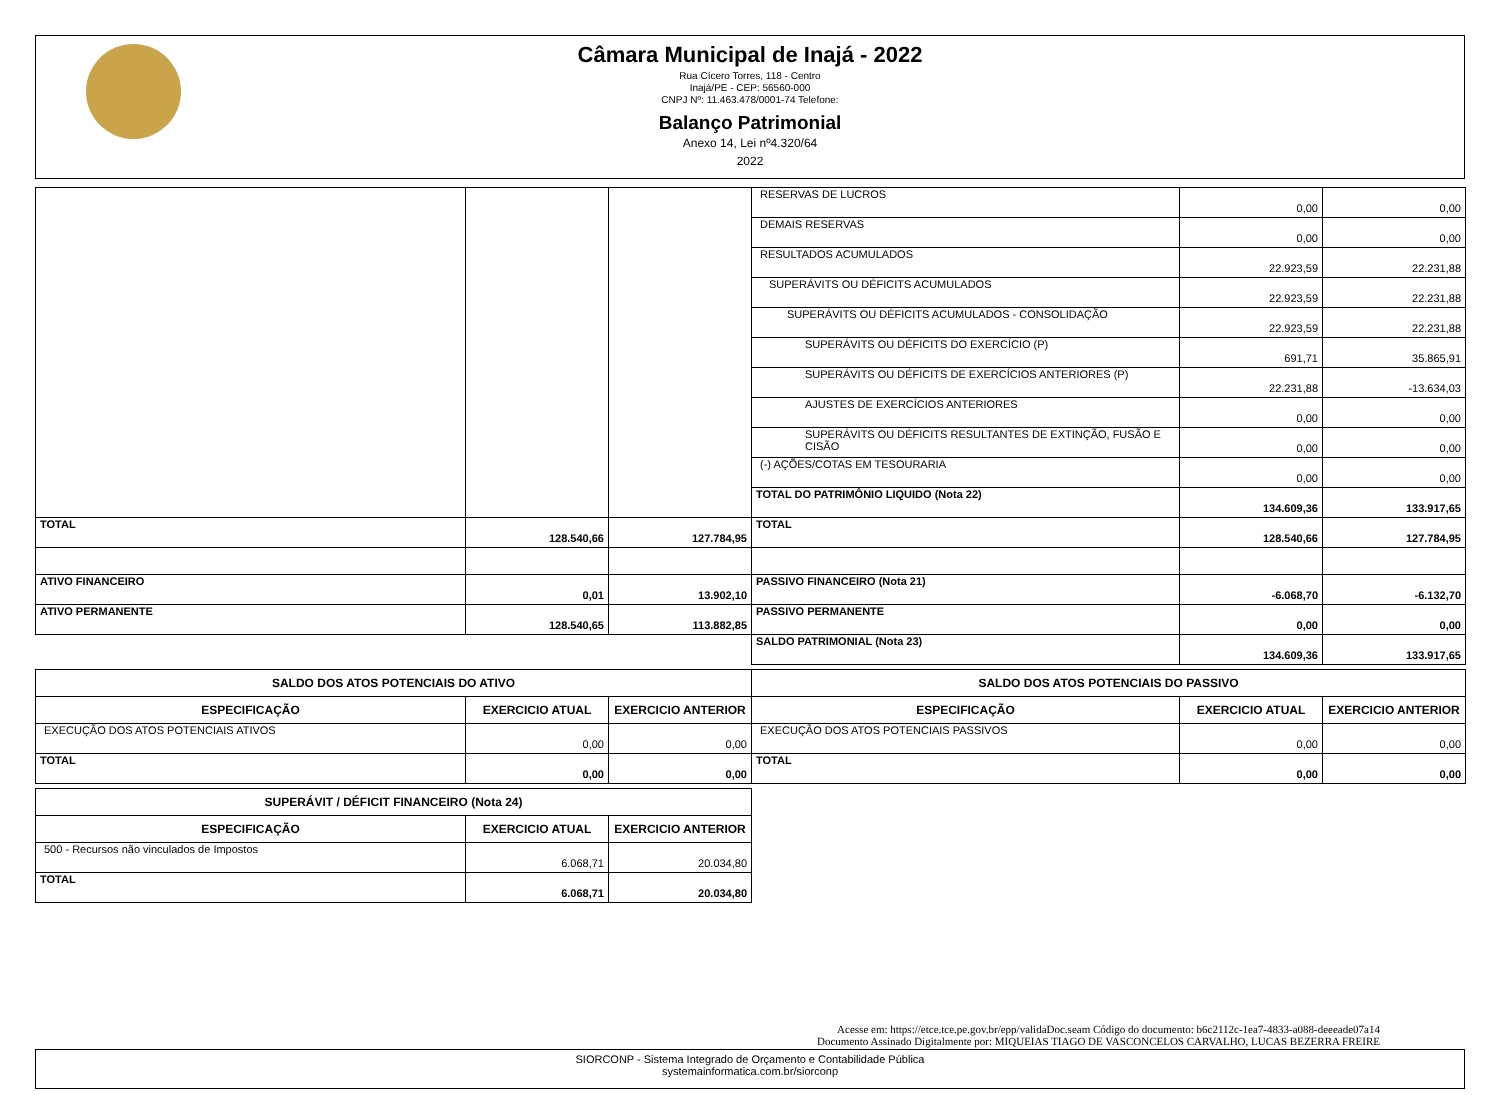Câmara Municipal de Inajá - 2022
Rua Cícero Torres, 118 - Centro
Inajá/PE - CEP: 56560-000
CNPJ Nº: 11.463.478/0001-74 Telefone:
Balanço Patrimonial
Anexo 14, Lei nº4.320/64
2022
| | | | RESERVAS DE LUCROS | 0,00 | 0,00 |
| | | | DEMAIS RESERVAS | 0,00 | 0,00 |
| | | | RESULTADOS ACUMULADOS | 22.923,59 | 22.231,88 |
| | | | SUPERÁVITS OU DÉFICITS ACUMULADOS | 22.923,59 | 22.231,88 |
| | | | SUPERÁVITS OU DÉFICITS ACUMULADOS - CONSOLIDAÇÃO | 22.923,59 | 22.231,88 |
| | | | SUPERÁVITS OU DÉFICITS DO EXERCÍCIO (P) | 691,71 | 35.865,91 |
| | | | SUPERÁVITS OU DÉFICITS DE EXERCÍCIOS ANTERIORES (P) | 22.231,88 | -13.634,03 |
| | | | AJUSTES DE EXERCÍCIOS ANTERIORES | 0,00 | 0,00 |
| | | | SUPERÁVITS OU DÉFICITS RESULTANTES DE EXTINÇÃO, FUSÃO E CISÃO | 0,00 | 0,00 |
| | | | (-) AÇÕES/COTAS EM TESOURARIA | 0,00 | 0,00 |
| | | | TOTAL DO PATRIMÔNIO LIQUIDO (Nota 22) | 134.609,36 | 133.917,65 |
| TOTAL | 128.540,66 | 127.784,95 | TOTAL | 128.540,66 | 127.784,95 |
| ATIVO FINANCEIRO | 0,01 | 13.902,10 | PASSIVO FINANCEIRO (Nota 21) | -6.068,70 | -6.132,70 |
| ATIVO PERMANENTE | 128.540,65 | 113.882,85 | PASSIVO PERMANENTE | 0,00 | 0,00 |
| | | | SALDO PATRIMONIAL (Nota 23) | 134.609,36 | 133.917,65 |
| SALDO DOS ATOS POTENCIAIS DO ATIVO | | | SALDO DOS ATOS POTENCIAIS DO PASSIVO | | |
| --- | --- | --- | --- | --- | --- |
| ESPECIFICAÇÃO | EXERCICIO ATUAL | EXERCICIO ANTERIOR | ESPECIFICAÇÃO | EXERCICIO ATUAL | EXERCICIO ANTERIOR |
| EXECUÇÃO DOS ATOS POTENCIAIS ATIVOS | 0,00 | 0,00 | EXECUÇÃO DOS ATOS POTENCIAIS PASSIVOS | 0,00 | 0,00 |
| TOTAL | 0,00 | 0,00 | TOTAL | 0,00 | 0,00 |
| SUPERÁVIT / DÉFICIT FINANCEIRO (Nota 24) | | |
| --- | --- | --- |
| ESPECIFICAÇÃO | EXERCICIO ATUAL | EXERCICIO ANTERIOR |
| 500 - Recursos não vinculados de Impostos | 6.068,71 | 20.034,80 |
| TOTAL | 6.068,71 | 20.034,80 |
Acesse em: https://etce.tce.pe.gov.br/epp/validaDoc.seam Código do documento: b6c2112c-1ea7-4833-a088-deeeade07a14
Documento Assinado Digitalmente por: MIQUEIAS TIAGO DE VASCONCELOS CARVALHO, LUCAS BEZERRA FREIRE
SIORCONP - Sistema Integrado de Orçamento e Contabilidade Pública
systemainformatica.com.br/siorconp